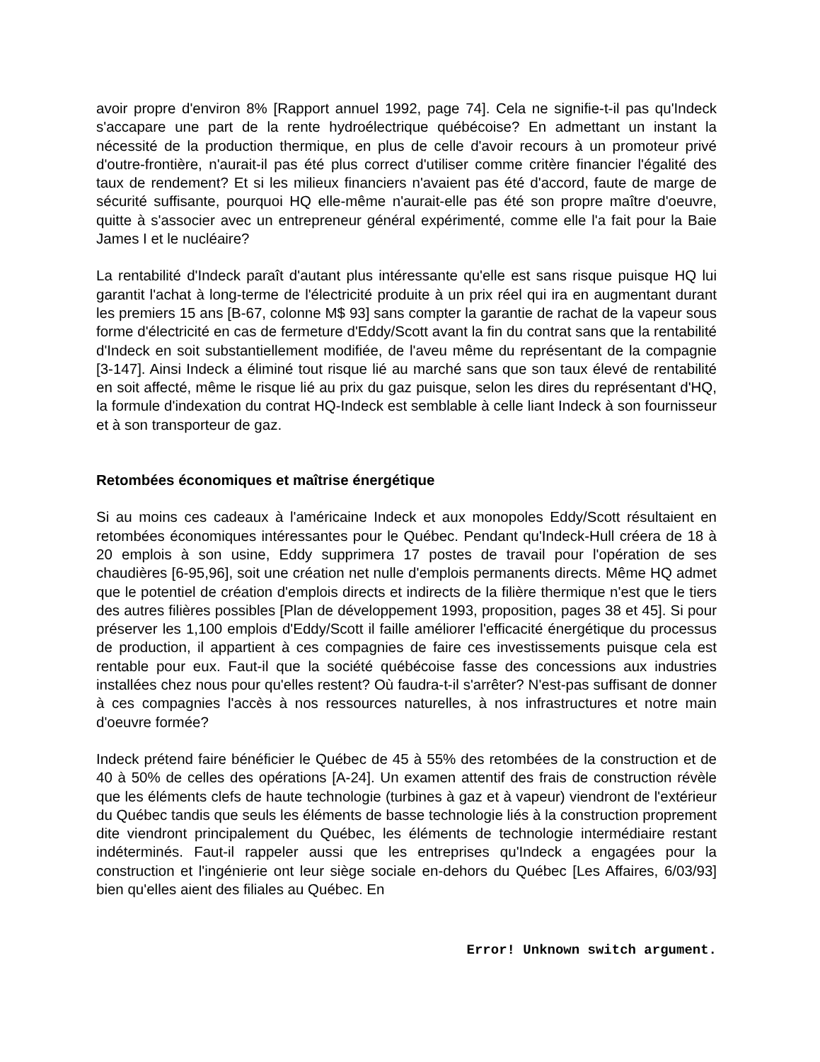avoir propre d'environ 8% [Rapport annuel 1992, page 74]. Cela ne signifie-t-il pas qu'Indeck s'accapare une part de la rente hydroélectrique québécoise? En admettant un instant la nécessité de la production thermique, en plus de celle d'avoir recours à un promoteur privé d'outre-frontière, n'aurait-il pas été plus correct d'utiliser comme critère financier l'égalité des taux de rendement? Et si les milieux financiers n'avaient pas été d'accord, faute de marge de sécurité suffisante, pourquoi HQ elle-même n'aurait-elle pas été son propre maître d'oeuvre, quitte à s'associer avec un entrepreneur général expérimenté, comme elle l'a fait pour la Baie James I et le nucléaire?
La rentabilité d'Indeck paraît d'autant plus intéressante qu'elle est sans risque puisque HQ lui garantit l'achat à long-terme de l'électricité produite à un prix réel qui ira en augmentant durant les premiers 15 ans [B-67, colonne M$ 93] sans compter la garantie de rachat de la vapeur sous forme d'électricité en cas de fermeture d'Eddy/Scott avant la fin du contrat sans que la rentabilité d'Indeck en soit substantiellement modifiée, de l'aveu même du représentant de la compagnie [3-147]. Ainsi Indeck a éliminé tout risque lié au marché sans que son taux élevé de rentabilité en soit affecté, même le risque lié au prix du gaz puisque, selon les dires du représentant d'HQ, la formule d'indexation du contrat HQ-Indeck est semblable à celle liant Indeck à son fournisseur et à son transporteur de gaz.
Retombées économiques et maîtrise énergétique
Si au moins ces cadeaux à l'américaine Indeck et aux monopoles Eddy/Scott résultaient en retombées économiques intéressantes pour le Québec. Pendant qu'Indeck-Hull créera de 18 à 20 emplois à son usine, Eddy supprimera 17 postes de travail pour l'opération de ses chaudières [6-95,96], soit une création net nulle d'emplois permanents directs. Même HQ admet que le potentiel de création d'emplois directs et indirects de la filière thermique n'est que le tiers des autres filières possibles [Plan de développement 1993, proposition, pages 38 et 45]. Si pour préserver les 1,100 emplois d'Eddy/Scott il faille améliorer l'efficacité énergétique du processus de production, il appartient à ces compagnies de faire ces investissements puisque cela est rentable pour eux. Faut-il que la société québécoise fasse des concessions aux industries installées chez nous pour qu'elles restent? Où faudra-t-il s'arrêter? N'est-pas suffisant de donner à ces compagnies l'accès à nos ressources naturelles, à nos infrastructures et notre main d'oeuvre formée?
Indeck prétend faire bénéficier le Québec de 45 à 55% des retombées de la construction et de 40 à 50% de celles des opérations [A-24]. Un examen attentif des frais de construction révèle que les éléments clefs de haute technologie (turbines à gaz et à vapeur) viendront de l'extérieur du Québec tandis que seuls les éléments de basse technologie liés à la construction proprement dite viendront principalement du Québec, les éléments de technologie intermédiaire restant indéterminés. Faut-il rappeler aussi que les entreprises qu'Indeck a engagées pour la construction et l'ingénierie ont leur siège sociale en-dehors du Québec [Les Affaires, 6/03/93] bien qu'elles aient des filiales au Québec. En
Error! Unknown switch argument.